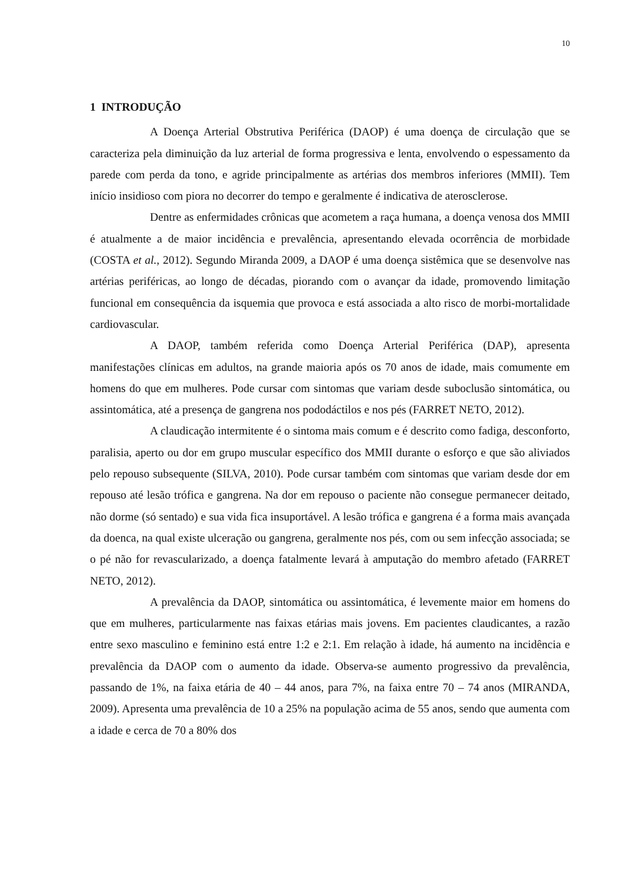10
1 INTRODUÇÃO
A Doença Arterial Obstrutiva Periférica (DAOP) é uma doença de circulação que se caracteriza pela diminuição da luz arterial de forma progressiva e lenta, envolvendo o espessamento da parede com perda da tono, e agride principalmente as artérias dos membros inferiores (MMII). Tem início insidioso com piora no decorrer do tempo e geralmente é indicativa de aterosclerose.
Dentre as enfermidades crônicas que acometem a raça humana, a doença venosa dos MMII é atualmente a de maior incidência e prevalência, apresentando elevada ocorrência de morbidade (COSTA et al., 2012). Segundo Miranda 2009, a DAOP é uma doença sistêmica que se desenvolve nas artérias periféricas, ao longo de décadas, piorando com o avançar da idade, promovendo limitação funcional em consequência da isquemia que provoca e está associada a alto risco de morbi-mortalidade cardiovascular.
A DAOP, também referida como Doença Arterial Periférica (DAP), apresenta manifestações clínicas em adultos, na grande maioria após os 70 anos de idade, mais comumente em homens do que em mulheres. Pode cursar com sintomas que variam desde suboclusão sintomática, ou assintomática, até a presença de gangrena nos pododáctilos e nos pés (FARRET NETO, 2012).
A claudicação intermitente é o sintoma mais comum e é descrito como fadiga, desconforto, paralisia, aperto ou dor em grupo muscular específico dos MMII durante o esforço e que são aliviados pelo repouso subsequente (SILVA, 2010). Pode cursar também com sintomas que variam desde dor em repouso até lesão trófica e gangrena. Na dor em repouso o paciente não consegue permanecer deitado, não dorme (só sentado) e sua vida fica insuportável. A lesão trófica e gangrena é a forma mais avançada da doenca, na qual existe ulceração ou gangrena, geralmente nos pés, com ou sem infecção associada; se o pé não for revascularizado, a doença fatalmente levará à amputação do membro afetado (FARRET NETO, 2012).
A prevalência da DAOP, sintomática ou assintomática, é levemente maior em homens do que em mulheres, particularmente nas faixas etárias mais jovens. Em pacientes claudicantes, a razão entre sexo masculino e feminino está entre 1:2 e 2:1. Em relação à idade, há aumento na incidência e prevalência da DAOP com o aumento da idade. Observa-se aumento progressivo da prevalência, passando de 1%, na faixa etária de 40 – 44 anos, para 7%, na faixa entre 70 – 74 anos (MIRANDA, 2009). Apresenta uma prevalência de 10 a 25% na população acima de 55 anos, sendo que aumenta com a idade e cerca de 70 a 80% dos